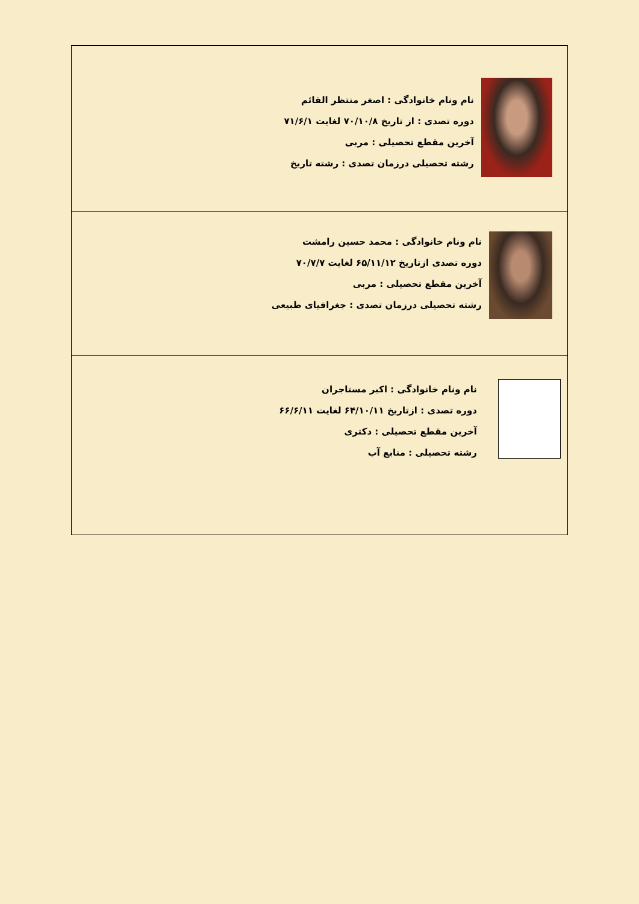| نام ونام خانوادگی : اصغر منتظر القائم دوره تصدی : از تاریخ ۷۰/۱۰/۸ لغایت ۷۱/۶/۱ آخرین مقطع تحصیلی : مربی رشته تحصیلی درزمان تصدی : رشته تاریخ |
| نام ونام خانوادگی : محمد حسین رامشت دوره تصدی ازتاریخ ۶۵/۱۱/۱۲ لغایت ۷۰/۷/۷ آخرین مقطع تحصیلی : مربی رشته تحصیلی درزمان تصدی : جغرافیای طبیعی |
| نام ونام خانوادگی : اکبر مستاجران دوره تصدی : ازتاریخ ۶۴/۱۰/۱۱ لغایت ۶۶/۶/۱۱ آخرین مقطع تحصیلی : دکتری رشته تحصیلی : منابع آب |